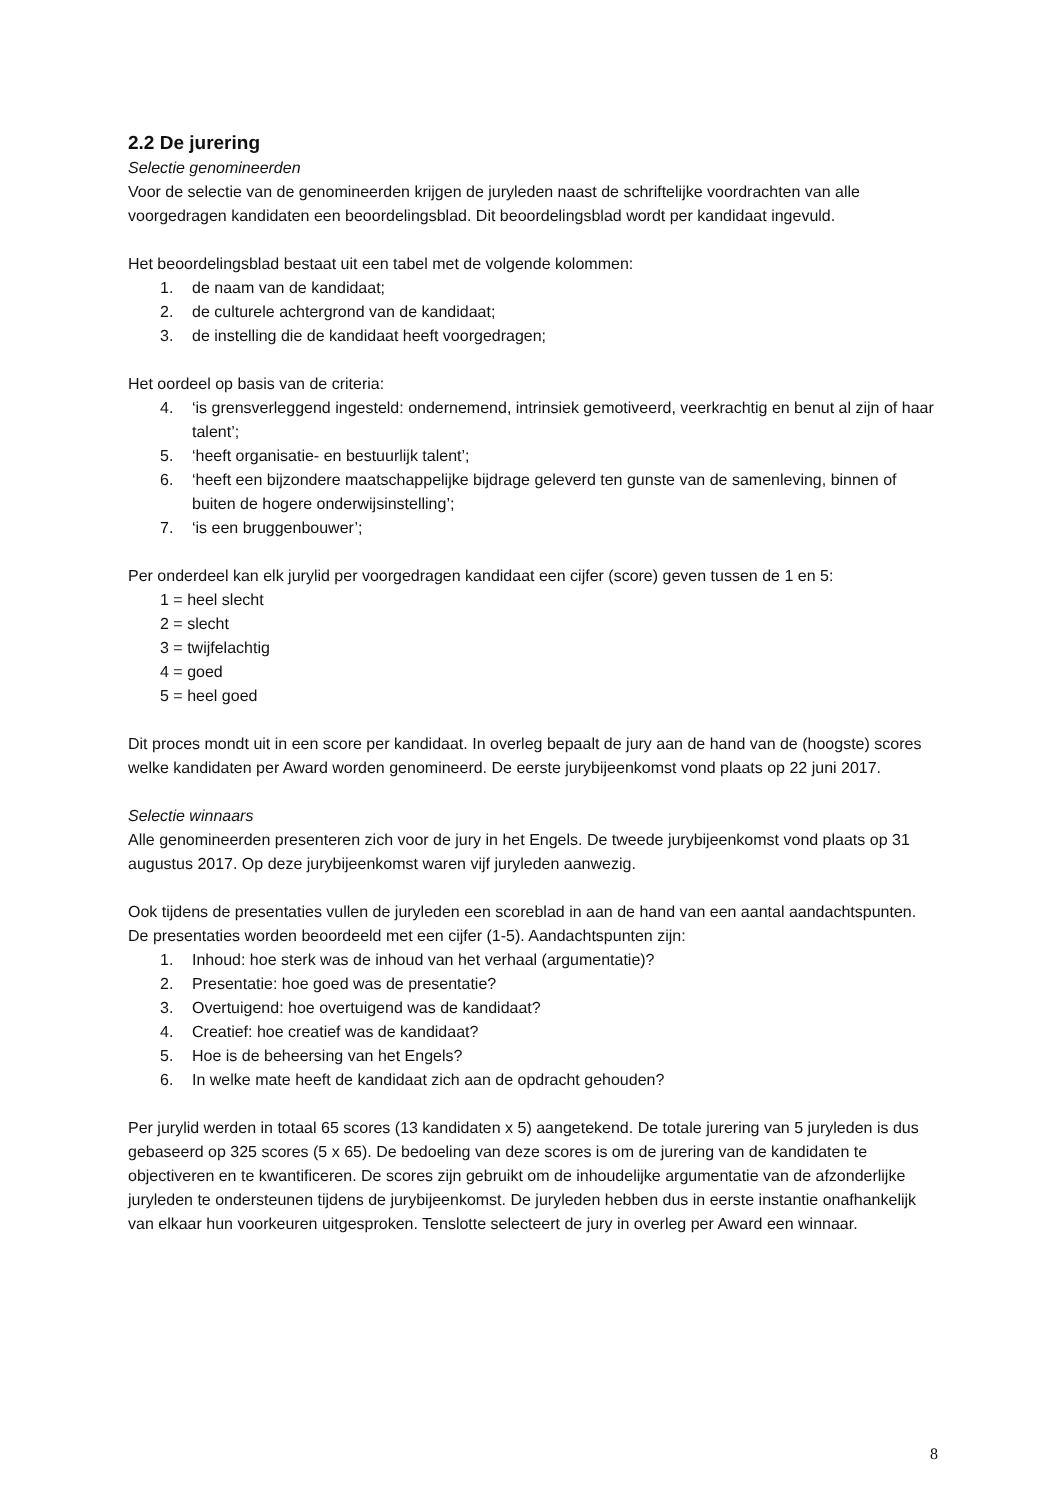2.2 De jurering
Selectie genomineerden
Voor de selectie van de genomineerden krijgen de juryleden naast de schriftelijke voordrachten van alle voorgedragen kandidaten een beoordelingsblad. Dit beoordelingsblad wordt per kandidaat ingevuld.
Het beoordelingsblad bestaat uit een tabel met de volgende kolommen:
1. de naam van de kandidaat;
2. de culturele achtergrond van de kandidaat;
3. de instelling die de kandidaat heeft voorgedragen;
Het oordeel op basis van de criteria:
4. ‘is grensverleggend ingesteld: ondernemend, intrinsiek gemotiveerd, veerkrachtig en benut al zijn of haar talent’;
5. ‘heeft organisatie- en bestuurlijk talent’;
6. ‘heeft een bijzondere maatschappelijke bijdrage geleverd ten gunste van de samenleving, binnen of buiten de hogere onderwijsinstelling’;
7. ‘is een bruggenbouwer’;
Per onderdeel kan elk jurylid per voorgedragen kandidaat een cijfer (score) geven tussen de 1 en 5:
1 = heel slecht
2 = slecht
3 = twijfelachtig
4 = goed
5 = heel goed
Dit proces mondt uit in een score per kandidaat. In overleg bepaalt de jury aan de hand van de (hoogste) scores welke kandidaten per Award worden genomineerd. De eerste jurybijeenkomst vond plaats op 22 juni 2017.
Selectie winnaars
Alle genomineerden presenteren zich voor de jury in het Engels. De tweede jurybijeenkomst vond plaats op 31 augustus 2017. Op deze jurybijeenkomst waren vijf juryleden aanwezig.
Ook tijdens de presentaties vullen de juryleden een scoreblad in aan de hand van een aantal aandachtspunten. De presentaties worden beoordeeld met een cijfer (1-5). Aandachtspunten zijn:
1. Inhoud: hoe sterk was de inhoud van het verhaal (argumentatie)?
2. Presentatie: hoe goed was de presentatie?
3. Overtuigend: hoe overtuigend was de kandidaat?
4. Creatief: hoe creatief was de kandidaat?
5. Hoe is de beheersing van het Engels?
6. In welke mate heeft de kandidaat zich aan de opdracht gehouden?
Per jurylid werden in totaal 65 scores (13 kandidaten x 5) aangetekend. De totale jurering van 5 juryleden is dus gebaseerd op 325 scores (5 x 65). De bedoeling van deze scores is om de jurering van de kandidaten te objectiveren en te kwantificeren. De scores zijn gebruikt om de inhoudelijke argumentatie van de afzonderlijke juryleden te ondersteunen tijdens de jurybijeenkomst. De juryleden hebben dus in eerste instantie onafhankelijk van elkaar hun voorkeuren uitgesproken. Tenslotte selecteert de jury in overleg per Award een winnaar.
8